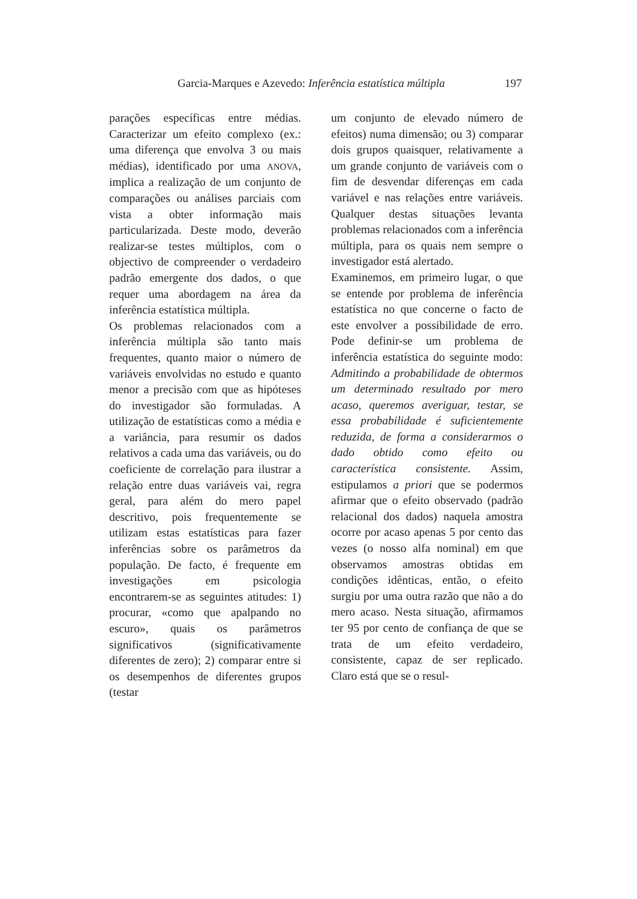Garcia-Marques e Azevedo: Inferência estatística múltipla 197
parações específicas entre médias. Caracterizar um efeito complexo (ex.: uma diferença que envolva 3 ou mais médias), identificado por uma ANOVA, implica a realização de um conjunto de comparações ou análises parciais com vista a obter informação mais particularizada. Deste modo, deverão realizar-se testes múltiplos, com o objectivo de compreender o verdadeiro padrão emergente dos dados, o que requer uma abordagem na área da inferência estatística múltipla.
Os problemas relacionados com a inferência múltipla são tanto mais frequentes, quanto maior o número de variáveis envolvidas no estudo e quanto menor a precisão com que as hipóteses do investigador são formuladas. A utilização de estatísticas como a média e a variância, para resumir os dados relativos a cada uma das variáveis, ou do coeficiente de correlação para ilustrar a relação entre duas variáveis vai, regra geral, para além do mero papel descritivo, pois frequentemente se utilizam estas estatísticas para fazer inferências sobre os parâmetros da população. De facto, é frequente em investigações em psicologia encontrarem-se as seguintes atitudes: 1) procurar, «como que apalpando no escuro», quais os parâmetros significativos (significativamente diferentes de zero); 2) comparar entre si os desempenhos de diferentes grupos (testar
um conjunto de elevado número de efeitos) numa dimensão; ou 3) comparar dois grupos quaisquer, relativamente a um grande conjunto de variáveis com o fim de desvendar diferenças em cada variável e nas relações entre variáveis. Qualquer destas situações levanta problemas relacionados com a inferência múltipla, para os quais nem sempre o investigador está alertado.
Examinemos, em primeiro lugar, o que se entende por problema de inferência estatística no que concerne o facto de este envolver a possibilidade de erro. Pode definir-se um problema de inferência estatística do seguinte modo: Admitindo a probabilidade de obtermos um determinado resultado por mero acaso, queremos averiguar, testar, se essa probabilidade é suficientemente reduzida, de forma a considerarmos o dado obtido como efeito ou característica consistente. Assim, estipulamos a priori que se podermos afirmar que o efeito observado (padrão relacional dos dados) naquela amostra ocorre por acaso apenas 5 por cento das vezes (o nosso alfa nominal) em que observamos amostras obtidas em condições idênticas, então, o efeito surgiu por uma outra razão que não a do mero acaso. Nesta situação, afirmamos ter 95 por cento de confiança de que se trata de um efeito verdadeiro, consistente, capaz de ser replicado. Claro está que se o resul-